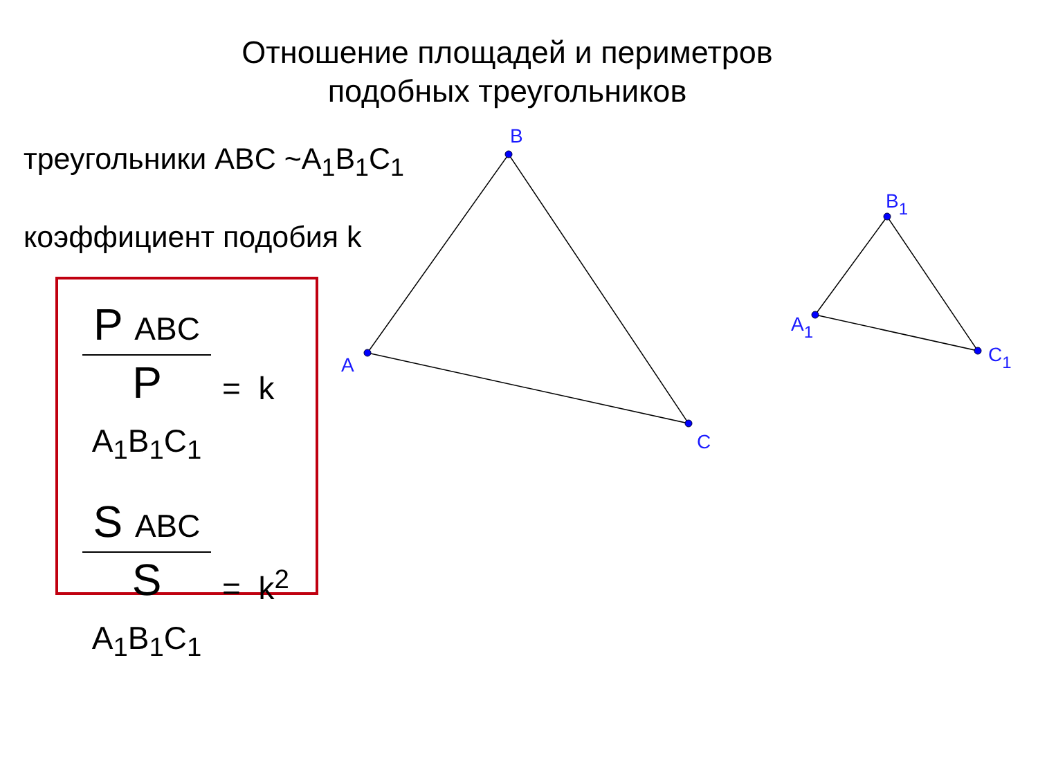Отношение площадей и периметров
подобных треугольников
треугольники ABC ~A<sub>1</sub>B<sub>1</sub>C<sub>1</sub>
коэффициент подобия k
P ABC
P A<sub>1</sub>B<sub>1</sub>C<sub>1</sub>
= k
S ABC
S A<sub>1</sub>B<sub>1</sub>C<sub>1</sub>
= k<sup>2</sup>
A
B
C
A1
B1
C1